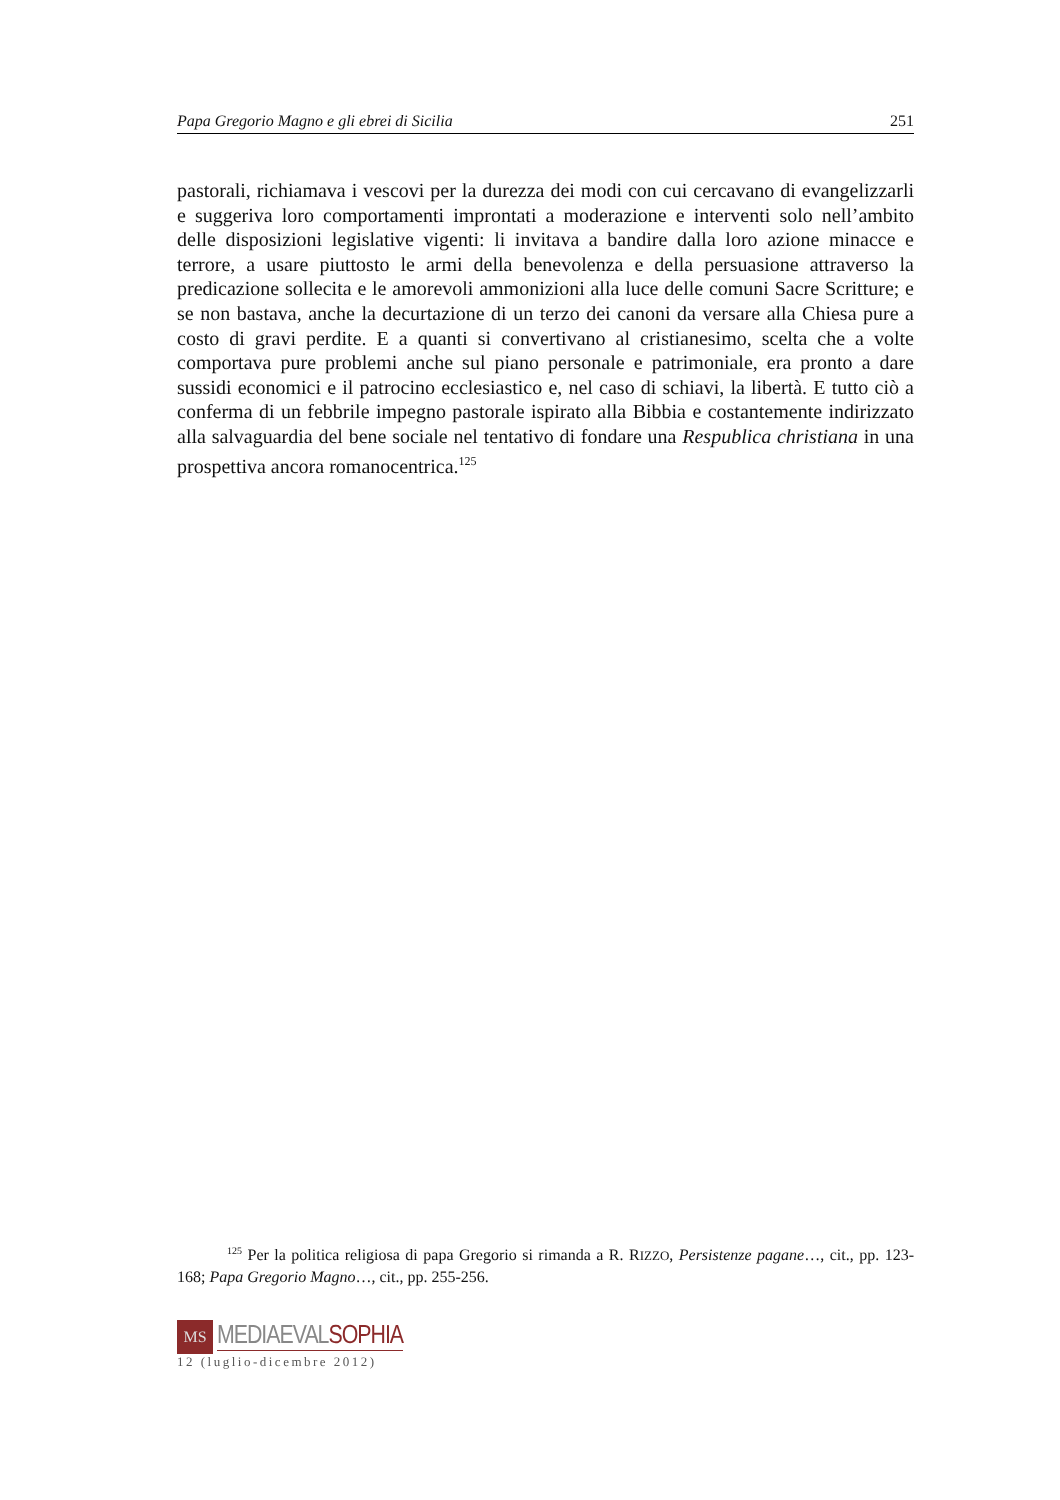Papa Gregorio Magno e gli ebrei di Sicilia 251
pastorali, richiamava i vescovi per la durezza dei modi con cui cercavano di evangelizzarli e suggeriva loro comportamenti improntati a moderazione e interventi solo nell’ambito delle disposizioni legislative vigenti: li invitava a bandire dalla loro azione minacce e terrore, a usare piuttosto le armi della benevolenza e della persuasione attraverso la predicazione sollecita e le amorevoli ammonizioni alla luce delle comuni Sacre Scritture; e se non bastava, anche la decurtazione di un terzo dei canoni da versare alla Chiesa pure a costo di gravi perdite. E a quanti si convertivano al cristianesimo, scelta che a volte comportava pure problemi anche sul piano personale e patrimoniale, era pronto a dare sussidi economici e il patrocino ecclesiastico e, nel caso di schiavi, la libertà. E tutto ciò a conferma di un febbrile impegno pastorale ispirato alla Bibbia e costantemente indirizzato alla salvaguardia del bene sociale nel tentativo di fondare una Respublica christiana in una prospettiva ancora romanocentrica.<sup>125</sup>
<sup>125</sup> Per la politica religiosa di papa Gregorio si rimanda a R. RIZZO, Persistenze pagane…, cit., pp. 123-168; Papa Gregorio Magno…, cit., pp. 255-256.
MS
MEDIAEVALSOPHIA
12 (luglio-dicembre 2012)